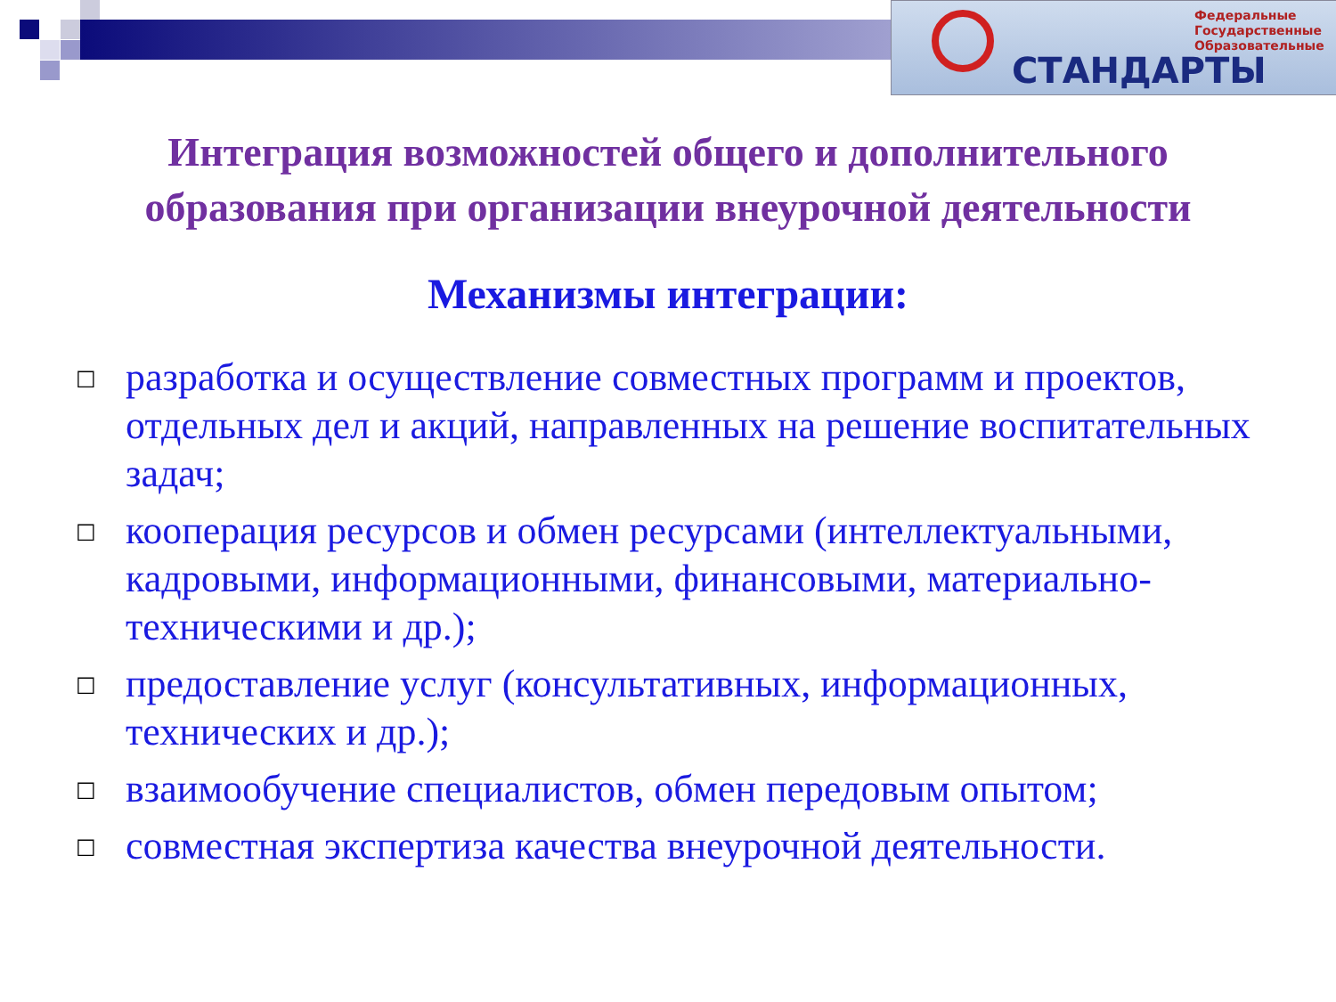Федеральные
Государственные
Образовательные
СТАНДАРТЫ
Интеграция возможностей общего и дополнительного
образования при организации внеурочной деятельности
Механизмы интеграции:
□ разработка и осуществление совместных программ и проектов, отдельных дел и акций, направленных на решение воспитательных задач;
□ кооперация ресурсов и обмен ресурсами (интеллектуальными, кадровыми, информационными, финансовыми, материально-техническими и др.);
□ предоставление услуг (консультативных, информационных, технических и др.);
□ взаимообучение специалистов, обмен передовым опытом;
□ совместная экспертиза качества внеурочной деятельности.